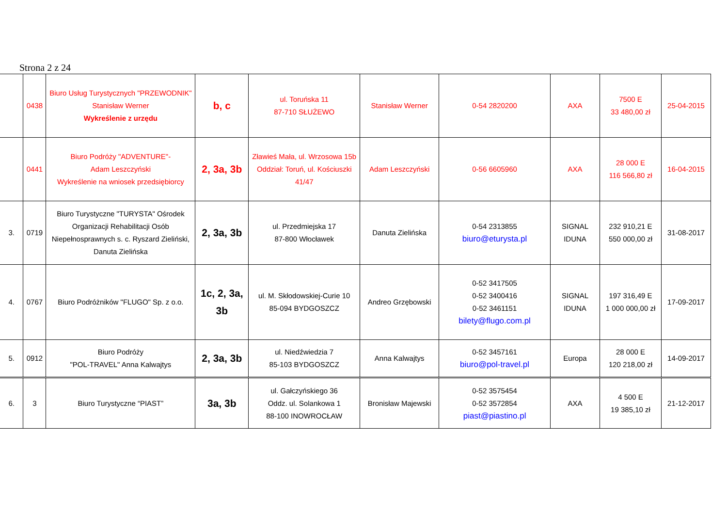Strona 2 z 24
| | 0438 | Biuro Usług Turystycznych "PRZEWODNIK" Stanisław Werner Wykreślenie z urzędu | b, c | ul. Toruńska 11 87-710 SŁUŻEWO | Stanisław Werner | 0-54 2820200 | AXA | 7500 E 33 480,00 zł | 25-04-2015 |
| | 0441 | Biuro Podróży "ADVENTURE"- Adam Leszczyński Wykreślenie na wniosek przedsiębiorcy | 2, 3a, 3b | Zławieś Mała, ul. Wrzosowa 15b Oddział: Toruń, ul. Kościuszki 41/47 | Adam Leszczyński | 0-56 6605960 | AXA | 28 000 E 116 566,80 zł | 16-04-2015 |
| 3. | 0719 | Biuro Turystyczne "TURYSTA" Ośrodek Organizacji Rehabilitacji Osób Niepełnosprawnych s. c. Ryszard Zieliński, Danuta Zielińska | 2, 3a, 3b | ul. Przedmiejska 17 87-800 Włocławek | Danuta Zielińska | 0-54 2313855 biuro@eturysta.pl | SIGNAL IDUNA | 232 910,21 E 550 000,00 zł | 31-08-2017 |
| 4. | 0767 | Biuro Podróżników "FLUGO" Sp. z o.o. | 1c, 2, 3a, 3b | ul. M. Skłodowskiej-Curie 10 85-094 BYDGOSZCZ | Andreo Grzębowski | 0-52 3417505 0-52 3400416 0-52 3461151 bilety@flugo.com.pl | SIGNAL IDUNA | 197 316,49 E 1 000 000,00 zł | 17-09-2017 |
| 5. | 0912 | Biuro Podróży "POL-TRAVEL" Anna Kalwajtys | 2, 3a, 3b | ul. Niedźwiedzia 7 85-103 BYDGOSZCZ | Anna Kalwajtys | 0-52 3457161 biuro@pol-travel.pl | Europa | 28 000 E 120 218,00 zł | 14-09-2017 |
| 6. | 3 | Biuro Turystyczne “PIAST” | 3a, 3b | ul. Gałczyńskiego 36 Oddz. ul. Solankowa 1 88-100 INOWROCŁAW | Bronisław Majewski | 0-52 3575454 0-52 3572854 piast@piastino.pl | AXA | 4 500 E 19 385,10 zł | 21-12-2017 |